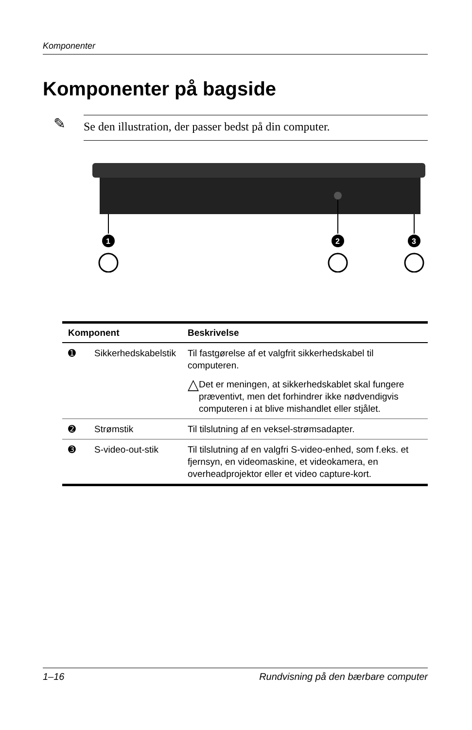Komponenter
Komponenter på bagside
✎
Se den illustration, der passer bedst på din computer.
1
2
3
| Komponent | | Beskrivelse |
| --- | --- | --- |
| ➊ | Sikkerhedskabelstik | Til fastgørelse af et valgfrit sikkerhedskabel til computeren. △ Det er meningen, at sikkerhedskablet skal fungere præventivt, men det forhindrer ikke nødvendigvis computeren i at blive mishandlet eller stjålet. |
| ➋ | Strømstik | Til tilslutning af en veksel-strømsadapter. |
| ➌ | S-video-out-stik | Til tilslutning af en valgfri S-video-enhed, som f.eks. et fjernsyn, en videomaskine, et videokamera, en overheadprojektor eller et video capture-kort. |
1–16 Rundvisning på den bærbare computer